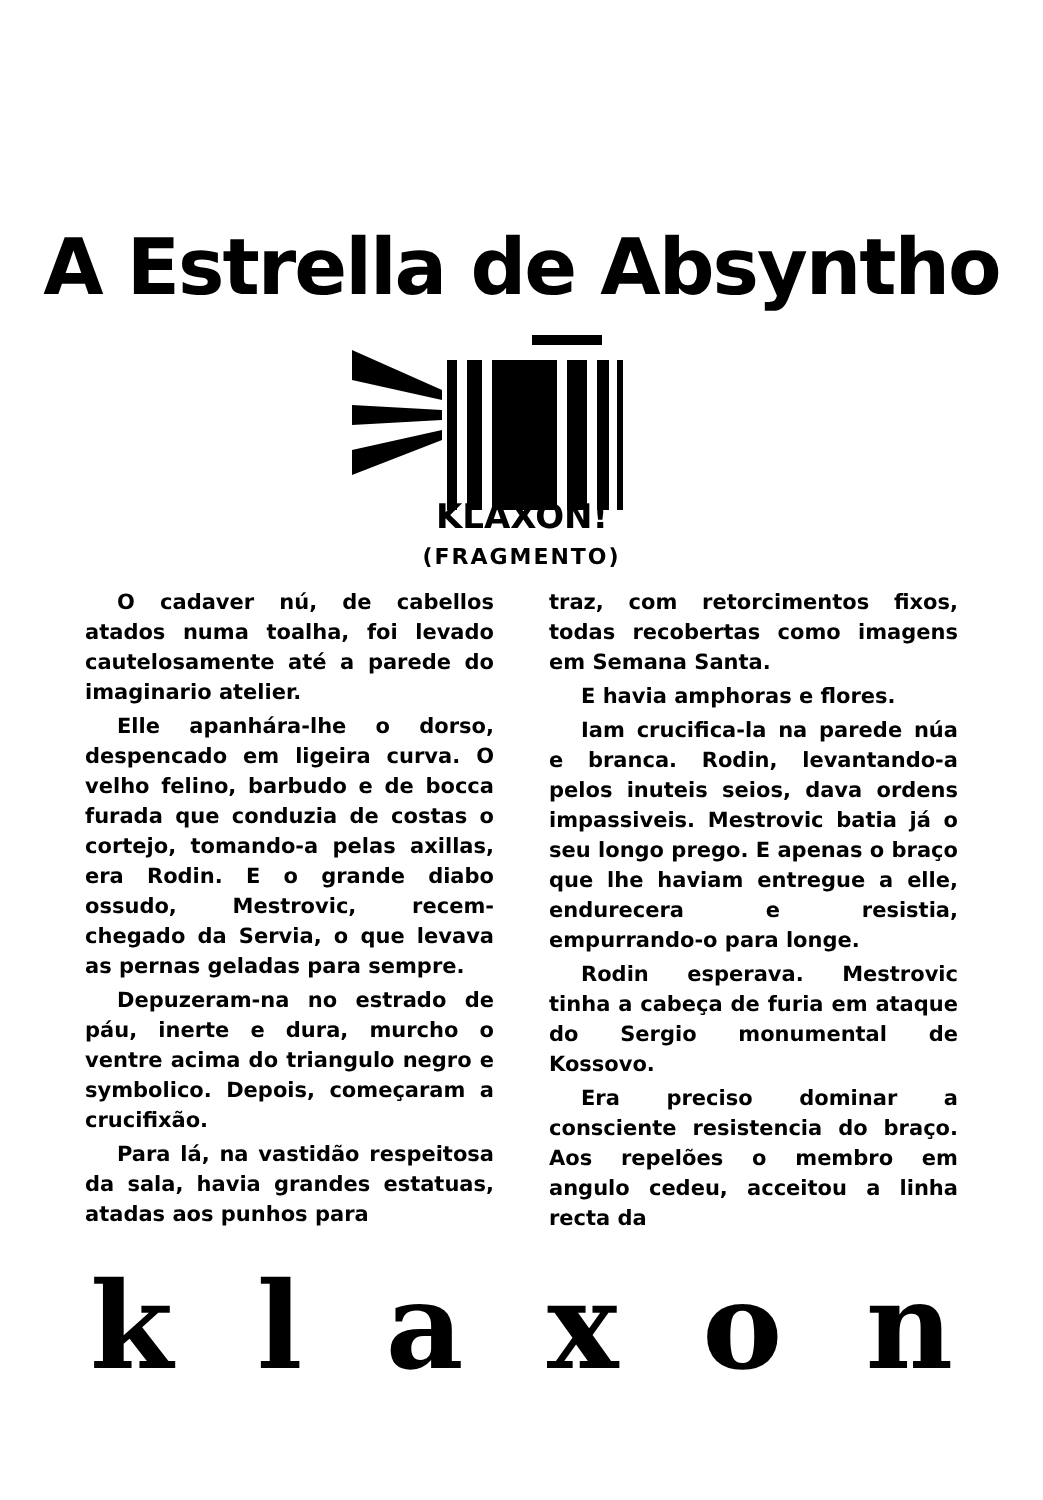A Estrella de Absyntho
KLAXON!
(FRAGMENTO)
O cadaver nú, de cabellos atados numa toalha, foi levado cautelosamente até a parede do imaginario atelier.
Elle apanhára-lhe o dorso, despencado em ligeira curva. O velho felino, barbudo e de bocca furada que conduzia de costas o cortejo, tomando-a pelas axillas, era Rodin. E o grande diabo ossudo, Mestrovic, recem-chegado da Servia, o que levava as pernas geladas para sempre.
Depuzeram-na no estrado de páu, inerte e dura, murcho o ventre acima do triangulo negro e symbolico. Depois, começaram a crucifixão.
Para lá, na vastidão respeitosa da sala, havia grandes estatuas, atadas aos punhos para
traz, com retorcimentos fixos, todas recobertas como imagens em Semana Santa.
E havia amphoras e flores.
Iam crucifica-la na parede núa e branca. Rodin, levantando-a pelos inuteis seios, dava ordens impassiveis. Mestrovic batia já o seu longo prego. E apenas o braço que lhe haviam entregue a elle, endurecera e resistia, empurrando-o para longe.
Rodin esperava. Mestrovic tinha a cabeça de furia em ataque do Sergio monumental de Kossovo.
Era preciso dominar a consciente resistencia do braço. Aos repelões o membro em angulo cedeu, acceitou a linha recta da
k l a x o n